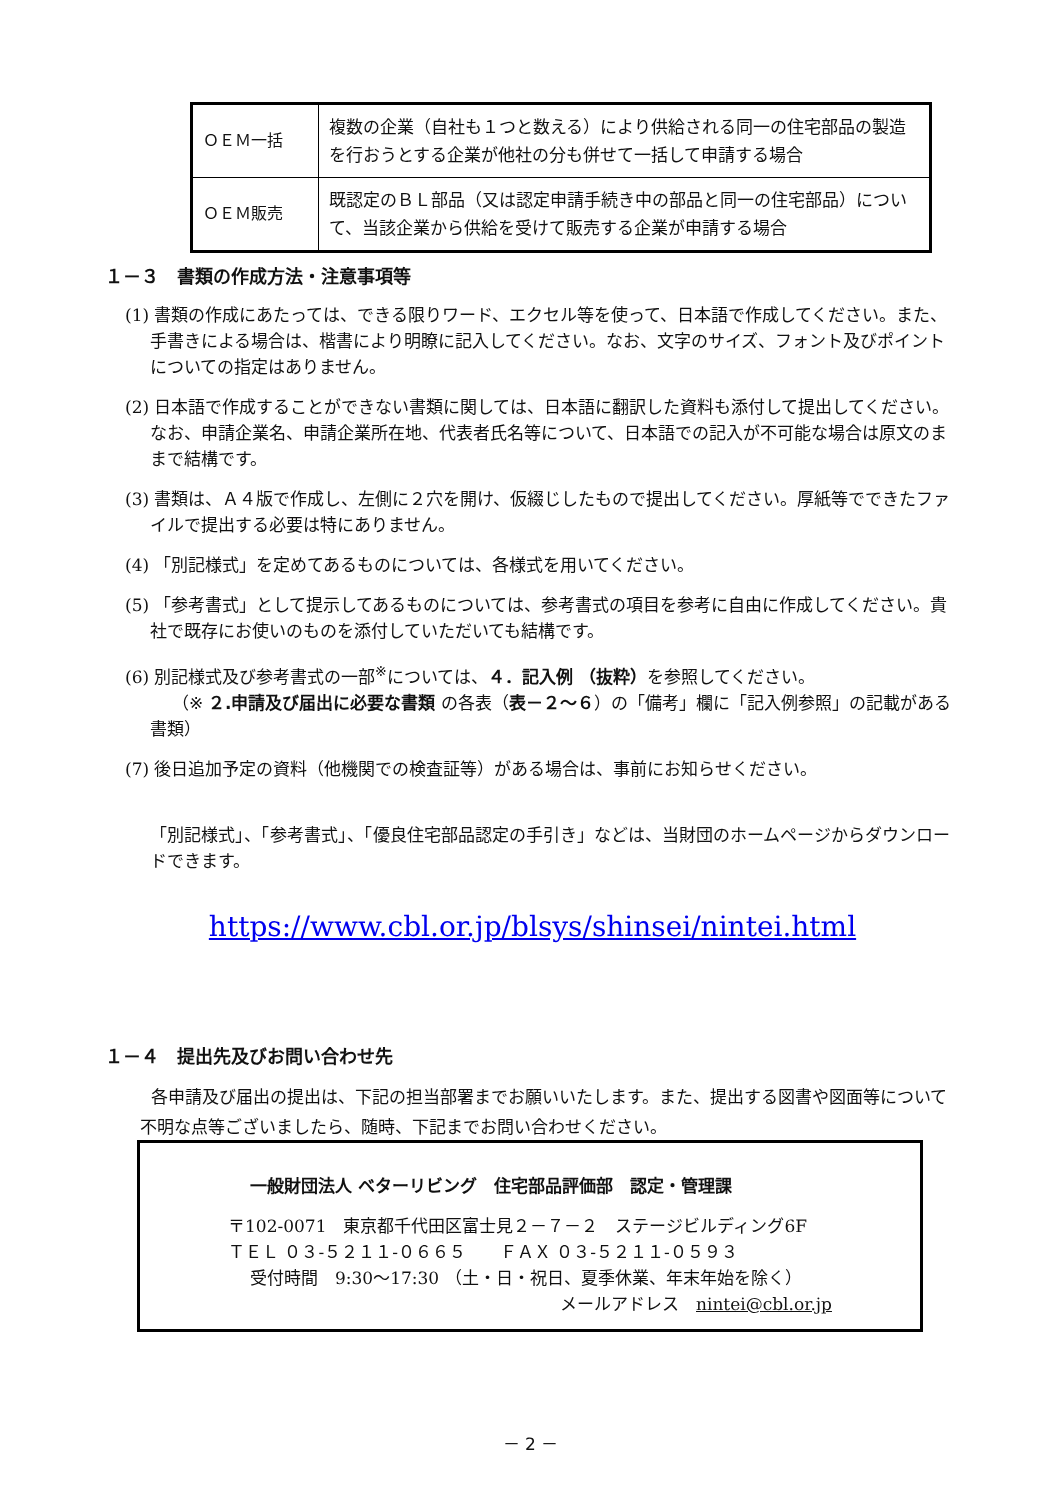| ＯＥＭ一括 | 複数の企業（自社も１つと数える）により供給される同一の住宅部品の製造を行おうとする企業が他社の分も併せて一括して申請する場合 |
| ＯＥＭ販売 | 既認定のＢＬ部品（又は認定申請手続き中の部品と同一の住宅部品）について、当該企業から供給を受けて販売する企業が申請する場合 |
１－３　書類の作成方法・注意事項等
(1) 書類の作成にあたっては、できる限りワード、エクセル等を使って、日本語で作成してください。また、手書きによる場合は、楷書により明瞭に記入してください。なお、文字のサイズ、フォント及びポイントについての指定はありません。
(2) 日本語で作成することができない書類に関しては、日本語に翻訳した資料も添付して提出してください。なお、申請企業名、申請企業所在地、代表者氏名等について、日本語での記入が不可能な場合は原文のままで結構です。
(3) 書類は、Ａ４版で作成し、左側に２穴を開け、仮綴じしたもので提出してください。厚紙等でできたファイルで提出する必要は特にありません。
(4) 「別記様式」を定めてあるものについては、各様式を用いてください。
(5) 「参考書式」として提示してあるものについては、参考書式の項目を参考に自由に作成してください。貴社で既存にお使いのものを添付していただいても結構です。
(6) 別記様式及び参考書式の一部<sup>※</sup>については、４．記入例 （抜粋）を参照してください。
（※ ２.申請及び届出に必要な書類 の各表（表－２～６）の「備考」欄に「記入例参照」の記載がある書類）
(7) 後日追加予定の資料（他機関での検査証等）がある場合は、事前にお知らせください。
「別記様式」、「参考書式」、「優良住宅部品認定の手引き」などは、当財団のホームページからダウンロードできます。
https://www.cbl.or.jp/blsys/shinsei/nintei.html
１－４　提出先及びお問い合わせ先
各申請及び届出の提出は、下記の担当部署までお願いいたします。また、提出する図書や図面等について不明な点等ございましたら、随時、下記までお問い合わせください。
一般財団法人 ベターリビング　住宅部品評価部　認定・管理課
〒102-0071　東京都千代田区富士見２－７－２　ステージビルディング6F
ＴＥＬ ０３-５２１１-０６６５　　ＦＡＸ ０３-５２１１-０５９３
受付時間　9:30～17:30 （土・日・祝日、夏季休業、年末年始を除く）
メールアドレス　nintei@cbl.or.jp
－ 2 －